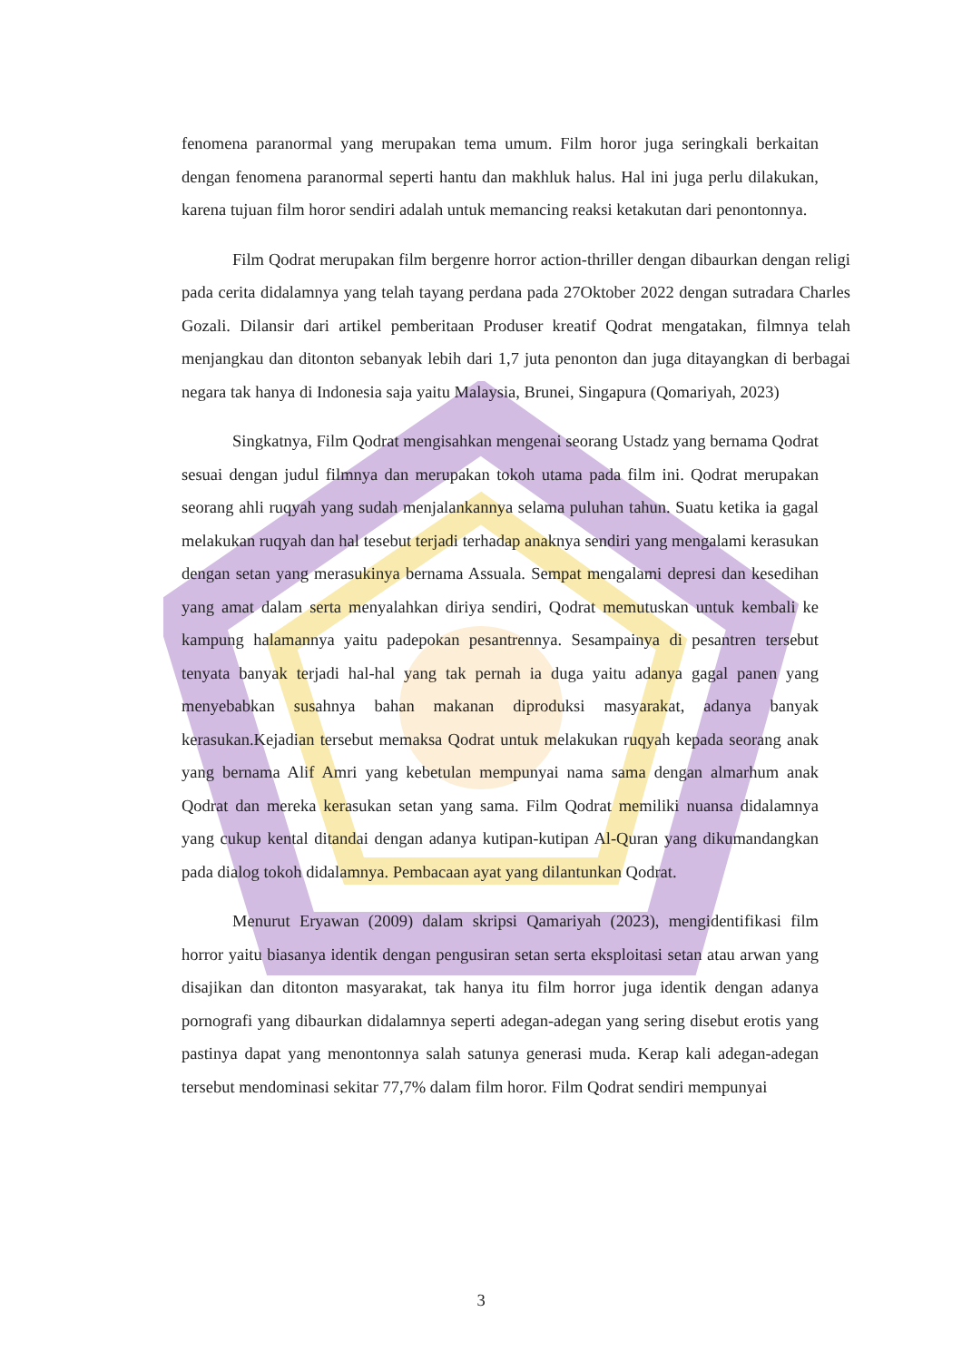fenomena paranormal yang merupakan tema umum. Film horor juga seringkali berkaitan dengan fenomena paranormal seperti hantu dan makhluk halus. Hal ini juga perlu dilakukan, karena tujuan film horor sendiri adalah untuk memancing reaksi ketakutan dari penontonnya.
Film Qodrat merupakan film bergenre horror action-thriller dengan dibaurkan dengan religi pada cerita didalamnya yang telah tayang perdana pada 27Oktober 2022 dengan sutradara Charles Gozali. Dilansir dari artikel pemberitaan Produser kreatif Qodrat mengatakan, filmnya telah menjangkau dan ditonton sebanyak lebih dari 1,7 juta penonton dan juga ditayangkan di berbagai negara tak hanya di Indonesia saja yaitu Malaysia, Brunei, Singapura (Qomariyah, 2023)
Singkatnya, Film Qodrat mengisahkan mengenai seorang Ustadz yang bernama Qodrat sesuai dengan judul filmnya dan merupakan tokoh utama pada film ini. Qodrat merupakan seorang ahli ruqyah yang sudah menjalankannya selama puluhan tahun. Suatu ketika ia gagal melakukan ruqyah dan hal tesebut terjadi terhadap anaknya sendiri yang mengalami kerasukan dengan setan yang merasukinya bernama Assuala. Sempat mengalami depresi dan kesedihan yang amat dalam serta menyalahkan diriya sendiri, Qodrat memutuskan untuk kembali ke kampung halamannya yaitu padepokan pesantrennya. Sesampainya di pesantren tersebut tenyata banyak terjadi hal-hal yang tak pernah ia duga yaitu adanya gagal panen yang menyebabkan susahnya bahan makanan diproduksi masyarakat, adanya banyak kerasukan.Kejadian tersebut memaksa Qodrat untuk melakukan ruqyah kepada seorang anak yang bernama Alif Amri yang kebetulan mempunyai nama sama dengan almarhum anak Qodrat dan mereka kerasukan setan yang sama. Film Qodrat memiliki nuansa didalamnya yang cukup kental ditandai dengan adanya kutipan-kutipan Al-Quran yang dikumandangkan pada dialog tokoh didalamnya. Pembacaan ayat yang dilantunkan Qodrat.
Menurut Eryawan (2009) dalam skripsi Qamariyah (2023), mengidentifikasi film horror yaitu biasanya identik dengan pengusiran setan serta eksploitasi setan atau arwan yang disajikan dan ditonton masyarakat, tak hanya itu film horror juga identik dengan adanya pornografi yang dibaurkan didalamnya seperti adegan-adegan yang sering disebut erotis yang pastinya dapat yang menontonnya salah satunya generasi muda. Kerap kali adegan-adegan tersebut mendominasi sekitar 77,7% dalam film horor. Film Qodrat sendiri mempunyai
3